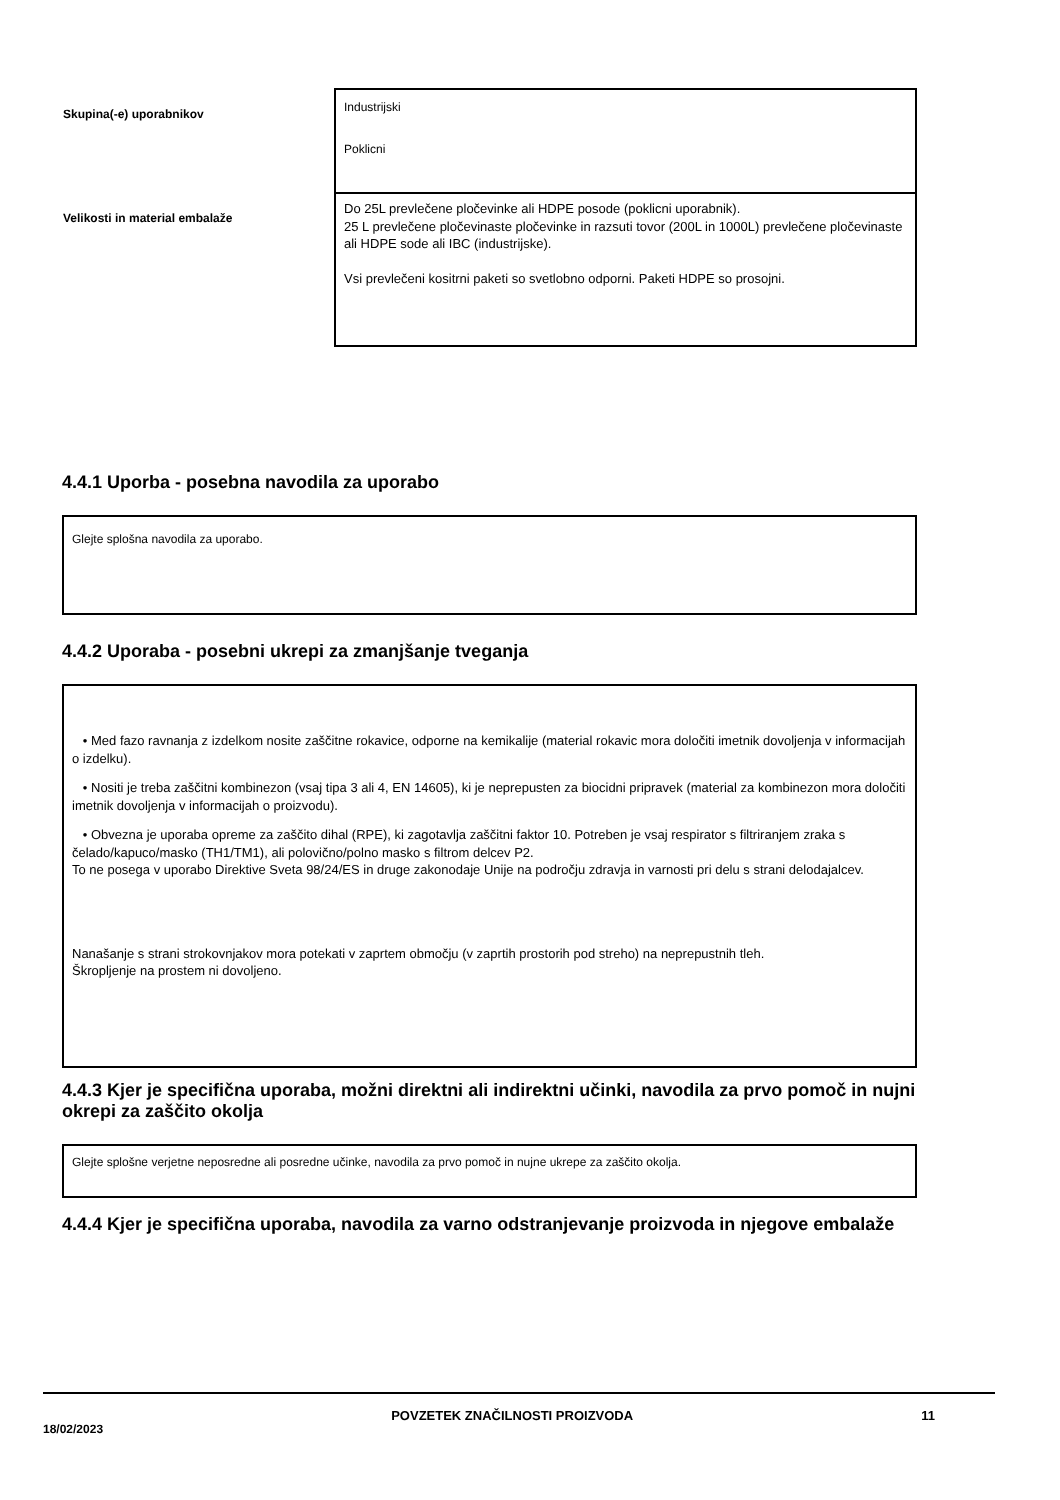| Skupina(-e) uporabnikov | Industrijski Poklicni |
| Velikosti in material embalaže | Do 25L prevlečene pločevinke ali HDPE posode (poklicni uporabnik). 25 L prevlečene pločevinaste pločevinke in razsuti tovor (200L in 1000L) prevlečene pločevinaste ali HDPE sode ali IBC (industrijske). Vsi prevlečeni kositrni paketi so svetlobno odporni. Paketi HDPE so prosojni. |
4.4.1 Uporba - posebna navodila za uporabo
Glejte splošna navodila za uporabo.
4.4.2 Uporaba - posebni ukrepi za zmanjšanje tveganja
• Med fazo ravnanja z izdelkom nosite zaščitne rokavice, odporne na kemikalije (material rokavic mora določiti imetnik dovoljenja v informacijah o izdelku).
• Nositi je treba zaščitni kombinezon (vsaj tipa 3 ali 4, EN 14605), ki je neprepusten za biocidni pripravek (material za kombinezon mora določiti imetnik dovoljenja v informacijah o proizvodu).
• Obvezna je uporaba opreme za zaščito dihal (RPE), ki zagotavlja zaščitni faktor 10. Potreben je vsaj respirator s filtriranjem zraka s čelado/kapuco/masko (TH1/TM1), ali polovično/polno masko s filtrom delcev P2.
To ne posega v uporabo Direktive Sveta 98/24/ES in druge zakonodaje Unije na področju zdravja in varnosti pri delu s strani delodajalcev.
Nanašanje s strani strokovnjakov mora potekati v zaprtem območju (v zaprtih prostorih pod streho) na neprepustnih tleh.
Škropljenje na prostem ni dovoljeno.
4.4.3 Kjer je specifična uporaba, možni direktni ali indirektni učinki, navodila za prvo pomoč in nujni okrepi za zaščito okolja
Glejte splošne verjetne neposredne ali posredne učinke, navodila za prvo pomoč in nujne ukrepe za zaščito okolja.
4.4.4 Kjer je specifična uporaba, navodila za varno odstranjevanje proizvoda in njegove embalaže
18/02/2023 POVZETEK ZNAČILNOSTI PROIZVODA 11